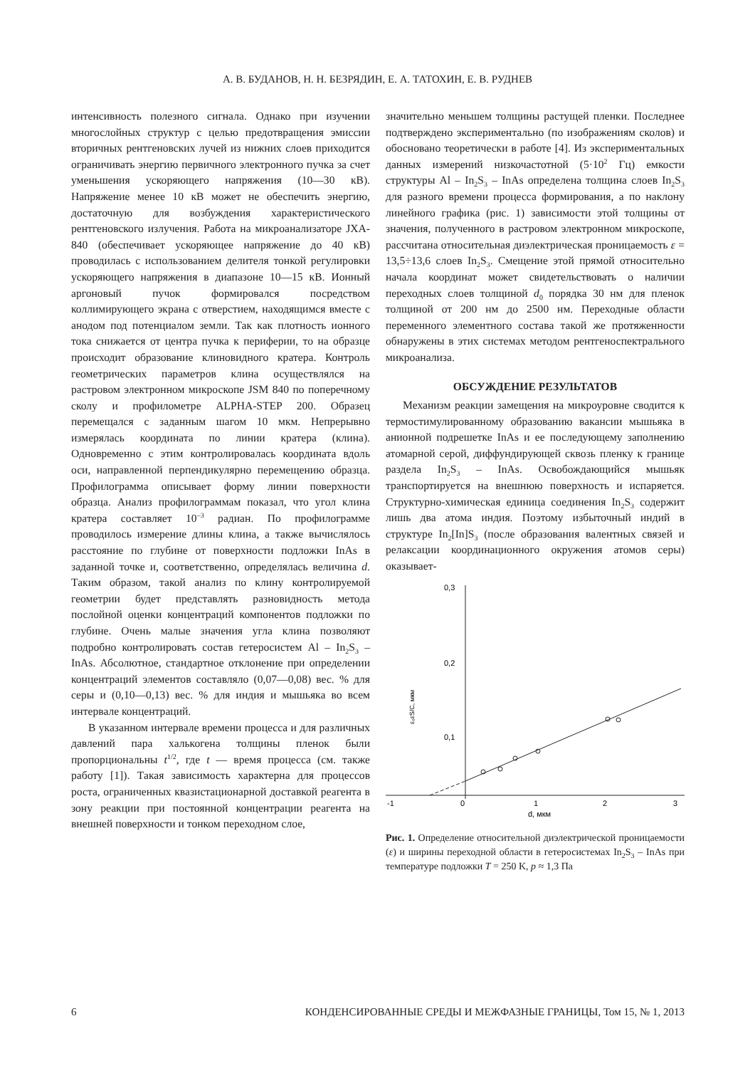А. В. БУДАНОВ, Н. Н. БЕЗРЯДИН, Е. А. ТАТОХИН, Е. В. РУДНЕВ
интенсивность полезного сигнала. Однако при изучении многослойных структур с целью предотвращения эмиссии вторичных рентгеновских лучей из нижних слоев приходится ограничивать энергию первичного электронного пучка за счет уменьшения ускоряющего напряжения (10—30 кВ). Напряжение менее 10 кВ может не обеспечить энергию, достаточную для возбуждения характеристического рентгеновского излучения. Работа на микроанализаторе JXA-840 (обеспечивает ускоряющее напряжение до 40 кВ) проводилась с использованием делителя тонкой регулировки ускоряющего напряжения в диапазоне 10—15 кВ. Ионный аргоновый пучок формировался посредством коллимирующего экрана с отверстием, находящимся вместе с анодом под потенциалом земли. Так как плотность ионного тока снижается от центра пучка к периферии, то на образце происходит образование клиновидного кратера. Контроль геометрических параметров клина осуществлялся на растровом электронном микроскопе JSM 840 по поперечному сколу и профилометре ALPHA-STEP 200. Образец перемещался с заданным шагом 10 мкм. Непрерывно измерялась координата по линии кратера (клина). Одновременно с этим контролировалась координата вдоль оси, направленной перпендикулярно перемещению образца. Профилограмма описывает форму линии поверхности образца. Анализ профилограммам показал, что угол клина кратера составляет 10<sup>–3</sup> радиан. По профилограмме проводилось измерение длины клина, а также вычислялось расстояние по глубине от поверхности подложки InAs в заданной точке и, соответственно, определялась величина d. Таким образом, такой анализ по клину контролируемой геометрии будет представлять разновидность метода послойной оценки концентраций компонентов подложки по глубине. Очень малые значения угла клина позволяют подробно контролировать состав гетеросистем Al – In<sub>2</sub>S<sub>3</sub> – InAs. Абсолютное, стандартное отклонение при определении концентраций элементов составляло (0,07—0,08) вес. % для серы и (0,10—0,13) вес. % для индия и мышьяка во всем интервале концентраций.
В указанном интервале времени процесса и для различных давлений пара халькогена толщины пленок были пропорциональны t<sup>1/2</sup>, где t — время процесса (см. также работу [1]). Такая зависимость характерна для процессов роста, ограниченных квазистационарной доставкой реагента в зону реакции при постоянной концентрации реагента на внешней поверхности и тонком переходном слое,
значительно меньшем толщины растущей пленки. Последнее подтверждено экспериментально (по изображениям сколов) и обосновано теоретически в работе [4]. Из экспериментальных данных измерений низкочастотной (5·10<sup>2</sup> Гц) емкости структуры Al – In<sub>2</sub>S<sub>3</sub> – InAs определена толщина слоев In<sub>2</sub>S<sub>3</sub> для разного времени процесса формирования, а по наклону линейного графика (рис. 1) зависимости этой толщины от значения, полученного в растровом электронном микроскопе, рассчитана относительная диэлектрическая проницаемость ε = 13,5÷13,6 слоев In<sub>2</sub>S<sub>3</sub>. Смещение этой прямой относительно начала координат может свидетельствовать о наличии переходных слоев толщиной d<sub>0</sub> порядка 30 нм для пленок толщиной от 200 нм до 2500 нм. Переходные области переменного элементного состава такой же протяженности обнаружены в этих системах методом рентгеноспектрального микроанализа.
ОБСУЖДЕНИЕ РЕЗУЛЬТАТОВ
Механизм реакции замещения на микроуровне сводится к термостимулированному образованию вакансии мышьяка в анионной подрешетке InAs и ее последующему заполнению атомарной серой, диффундирующей сквозь пленку к границе раздела In<sub>2</sub>S<sub>3</sub> – InAs. Освобождающийся мышьяк транспортируется на внешнюю поверхность и испаряется. Структурно-химическая единица соединения In<sub>2</sub>S<sub>3</sub> содержит лишь два атома индия. Поэтому избыточный индий в структуре In<sub>2</sub>[In]S<sub>3</sub> (после образования валентных связей и релаксации координационного окружения атомов серы) оказывает-
0,3
0,2
0,1
-1
0
1
2
3
d, мкм
ε₀εS/C, мкм
Рис. 1. Определение относительной диэлектрической проницаемости (ε) и ширины переходной области в гетеросистемах In<sub>2</sub>S<sub>3</sub> – InAs при температуре подложки T = 250 K, p ≈ 1,3 Па
6 КОНДЕНСИРОВАННЫЕ СРЕДЫ И МЕЖФАЗНЫЕ ГРАНИЦЫ, Том 15, № 1, 2013